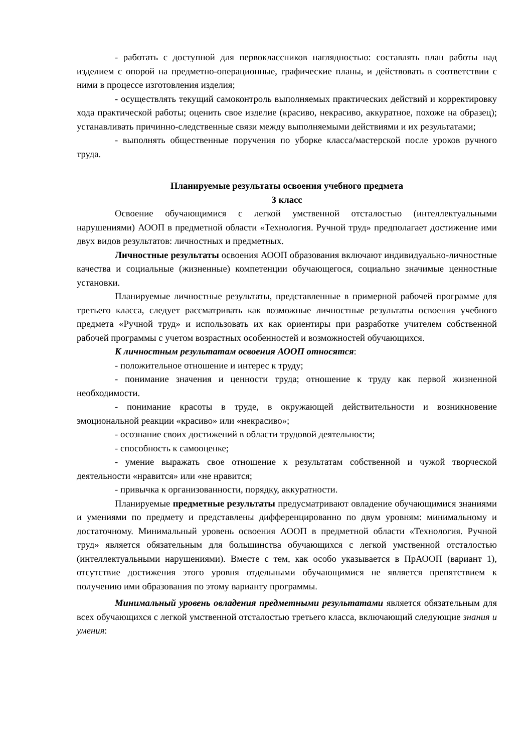- работать с доступной для первоклассников наглядностью: составлять план работы над изделием с опорой на предметно-операционные, графические планы, и действовать в соответствии с ними в процессе изготовления изделия;
- осуществлять текущий самоконтроль выполняемых практических действий и корректировку хода практической работы; оценить свое изделие (красиво, некрасиво, аккуратное, похоже на образец); устанавливать причинно-следственные связи между выполняемыми действиями и их результатами;
- выполнять общественные поручения по уборке класса/мастерской после уроков ручного труда.
Планируемые результаты освоения учебного предмета
3 класс
Освоение обучающимися с легкой умственной отсталостью (интеллектуальными нарушениями) АООП в предметной области «Технология. Ручной труд» предполагает достижение ими двух видов результатов: личностных и предметных.
Личностные результаты освоения АООП образования включают индивидуально-личностные качества и социальные (жизненные) компетенции обучающегося, социально значимые ценностные установки.
Планируемые личностные результаты, представленные в примерной рабочей программе для третьего класса, следует рассматривать как возможные личностные результаты освоения учебного предмета «Ручной труд» и использовать их как ориентиры при разработке учителем собственной рабочей программы с учетом возрастных особенностей и возможностей обучающихся.
К личностным результатам освоения АООП относятся:
- положительное отношение и интерес к труду;
- понимание значения и ценности труда; отношение к труду как первой жизненной необходимости.
- понимание красоты в труде, в окружающей действительности и возникновение эмоциональной реакции «красиво» или «некрасиво»;
- осознание своих достижений в области трудовой деятельности;
- способность к самооценке;
- умение выражать свое отношение к результатам собственной и чужой творческой деятельности «нравится» или «не нравится;
- привычка к организованности, порядку, аккуратности.
Планируемые предметные результаты предусматривают овладение обучающимися знаниями и умениями по предмету и представлены дифференцированно по двум уровням: минимальному и достаточному. Минимальный уровень освоения АООП в предметной области «Технология. Ручной труд» является обязательным для большинства обучающихся с легкой умственной отсталостью (интеллектуальными нарушениями). Вместе с тем, как особо указывается в ПрАООП (вариант 1), отсутствие достижения этого уровня отдельными обучающимися не является препятствием к получению ими образования по этому варианту программы.
Минимальный уровень овладения предметными результатами является обязательным для всех обучающихся с легкой умственной отсталостью третьего класса, включающий следующие знания и умения: